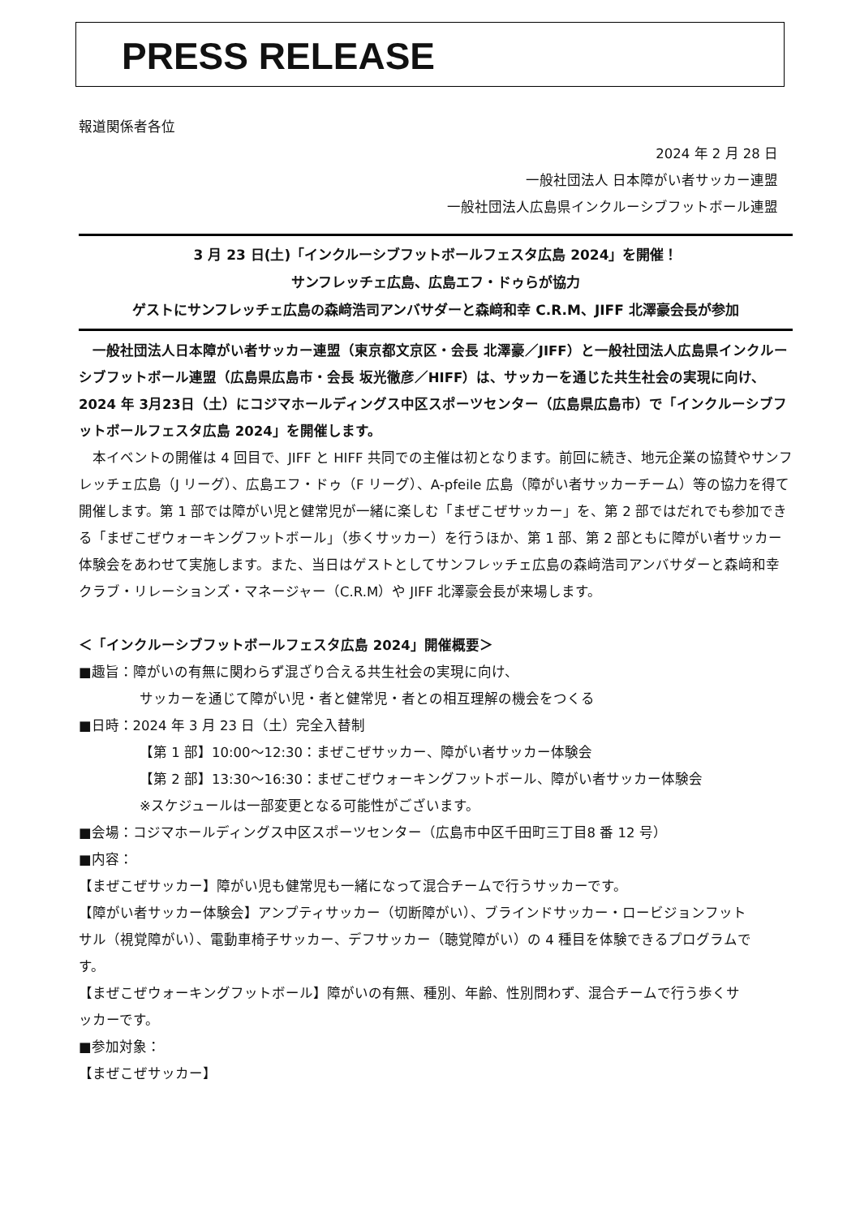PRESS RELEASE
報道関係者各位
2024 年 2 月 28 日
一般社団法人 日本障がい者サッカー連盟
一般社団法人広島県インクルーシブフットボール連盟
3 月 23 日(土)「インクルーシブフットボールフェスタ広島 2024」を開催！
サンフレッチェ広島、広島エフ・ドゥらが協力
ゲストにサンフレッチェ広島の森﨑浩司アンバサダーと森﨑和幸 C.R.M、JIFF 北澤豪会長が参加
　一般社団法人日本障がい者サッカー連盟（東京都文京区・会長 北澤豪／JIFF）と一般社団法人広島県インクルーシブフットボール連盟（広島県広島市・会長 坂光徹彦／HIFF）は、サッカーを通じた共生社会の実現に向け、2024 年 3月23日（土）にコジマホールディングス中区スポーツセンター（広島県広島市）で「インクルーシブフットボールフェスタ広島 2024」を開催します。
　本イベントの開催は 4 回目で、JIFF と HIFF 共同での主催は初となります。前回に続き、地元企業の協賛やサンフレッチェ広島（J リーグ）、広島エフ・ドゥ（F リーグ）、A-pfeile 広島（障がい者サッカーチーム）等の協力を得て開催します。第 1 部では障がい児と健常児が一緒に楽しむ「まぜこぜサッカー」を、第 2 部ではだれでも参加できる「まぜこぜウォーキングフットボール」（歩くサッカー）を行うほか、第 1 部、第 2 部ともに障がい者サッカー体験会をあわせて実施します。また、当日はゲストとしてサンフレッチェ広島の森﨑浩司アンバサダーと森﨑和幸クラブ・リレーションズ・マネージャー（C.R.M）や JIFF 北澤豪会長が来場します。
＜「インクルーシブフットボールフェスタ広島 2024」開催概要＞
■趣旨：障がいの有無に関わらず混ざり合える共生社会の実現に向け、
サッカーを通じて障がい児・者と健常児・者との相互理解の機会をつくる
■日時：2024 年 3 月 23 日（土）完全入替制
【第 1 部】10:00～12:30：まぜこぜサッカー、障がい者サッカー体験会
【第 2 部】13:30～16:30：まぜこぜウォーキングフットボール、障がい者サッカー体験会
※スケジュールは一部変更となる可能性がございます。
■会場：コジマホールディングス中区スポーツセンター（広島市中区千田町三丁目8 番 12 号）
■内容：
【まぜこぜサッカー】障がい児も健常児も一緒になって混合チームで行うサッカーです。
【障がい者サッカー体験会】アンプティサッカー（切断障がい）、ブラインドサッカー・ロービジョンフットサル（視覚障がい）、電動車椅子サッカー、デフサッカー（聴覚障がい）の 4 種目を体験できるプログラムです。
【まぜこぜウォーキングフットボール】障がいの有無、種別、年齢、性別問わず、混合チームで行う歩くサッカーです。
■参加対象：
【まぜこぜサッカー】